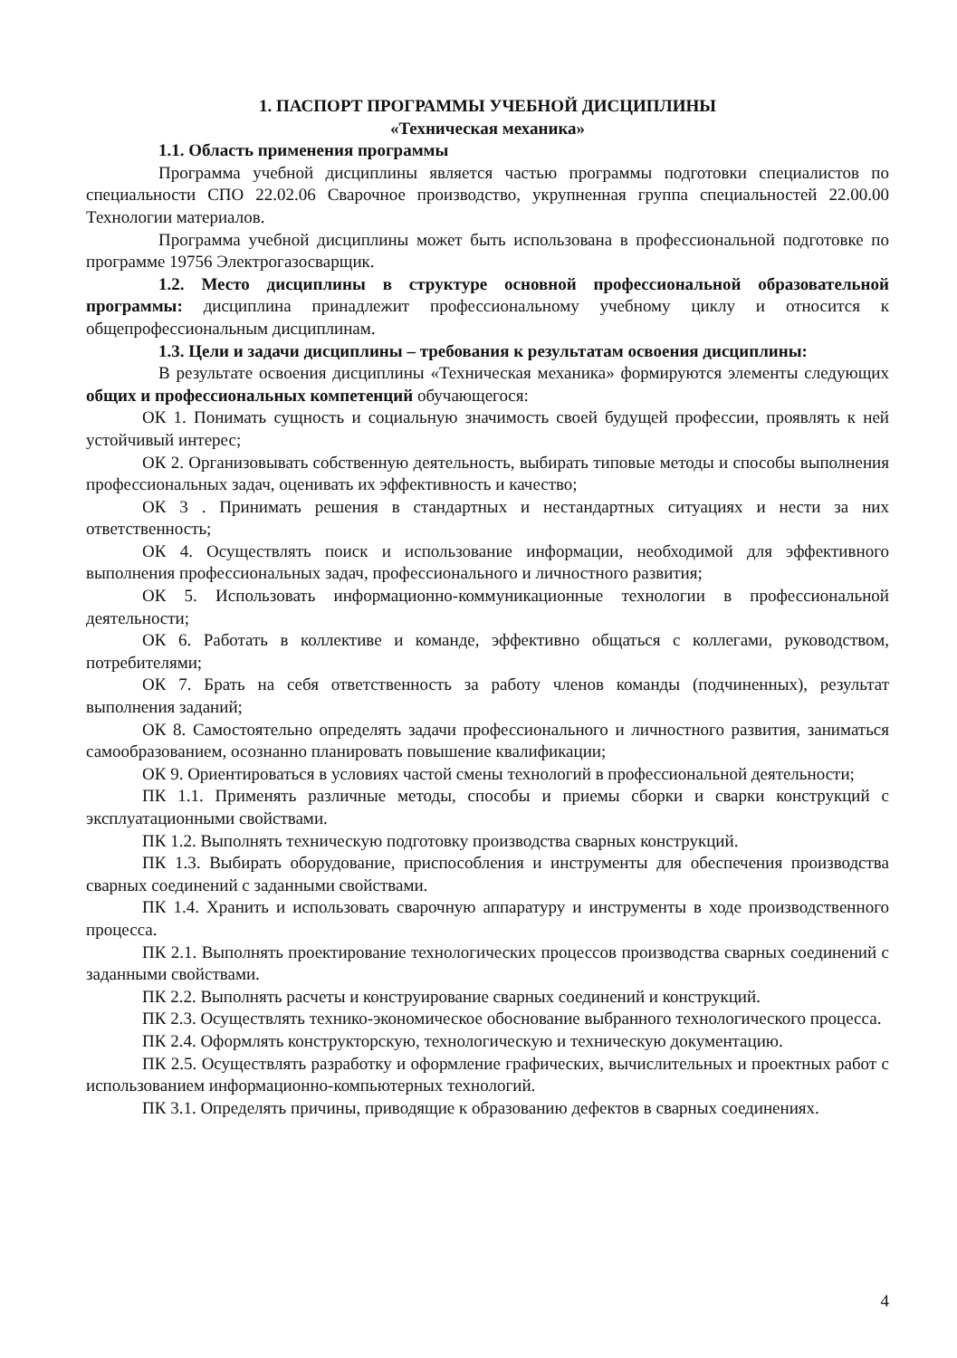1. ПАСПОРТ ПРОГРАММЫ УЧЕБНОЙ ДИСЦИПЛИНЫ
«Техническая механика»
1.1. Область применения программы
Программа учебной дисциплины является частью программы подготовки специалистов по специальности СПО 22.02.06 Сварочное производство, укрупненная группа специальностей 22.00.00 Технологии материалов.
Программа учебной дисциплины может быть использована в профессиональной подготовке по программе 19756 Электрогазосварщик.
1.2. Место дисциплины в структуре основной профессиональной образовательной программы: дисциплина принадлежит профессиональному учебному циклу и относится к общепрофессиональным дисциплинам.
1.3. Цели и задачи дисциплины – требования к результатам освоения дисциплины:
В результате освоения дисциплины «Техническая механика» формируются элементы следующих общих и профессиональных компетенций обучающегося:
ОК 1. Понимать сущность и социальную значимость своей будущей профессии, проявлять к ней устойчивый интерес;
ОК 2. Организовывать собственную деятельность, выбирать типовые методы и способы выполнения профессиональных задач, оценивать их эффективность и качество;
ОК 3 . Принимать решения в стандартных и нестандартных ситуациях и нести за них ответственность;
ОК 4. Осуществлять поиск и использование информации, необходимой для эффективного выполнения профессиональных задач, профессионального и личностного развития;
ОК 5. Использовать информационно-коммуникационные технологии в профессиональной деятельности;
ОК 6. Работать в коллективе и команде, эффективно общаться с коллегами, руководством, потребителями;
ОК 7. Брать на себя ответственность за работу членов команды (подчиненных), результат выполнения заданий;
ОК 8. Самостоятельно определять задачи профессионального и личностного развития, заниматься самообразованием, осознанно планировать повышение квалификации;
ОК 9. Ориентироваться в условиях частой смены технологий в профессиональной деятельности;
ПК 1.1. Применять различные методы, способы и приемы сборки и сварки конструкций с эксплуатационными свойствами.
ПК 1.2. Выполнять техническую подготовку производства сварных конструкций.
ПК 1.3. Выбирать оборудование, приспособления и инструменты для обеспечения производства сварных соединений с заданными свойствами.
ПК 1.4. Хранить и использовать сварочную аппаратуру и инструменты в ходе производственного процесса.
ПК 2.1. Выполнять проектирование технологических процессов производства сварных соединений с заданными свойствами.
ПК 2.2. Выполнять расчеты и конструирование сварных соединений и конструкций.
ПК 2.3. Осуществлять технико-экономическое обоснование выбранного технологического процесса.
ПК 2.4. Оформлять конструкторскую, технологическую и техническую документацию.
ПК 2.5. Осуществлять разработку и оформление графических, вычислительных и проектных работ с использованием информационно-компьютерных технологий.
ПК 3.1. Определять причины, приводящие к образованию дефектов в сварных соединениях.
4